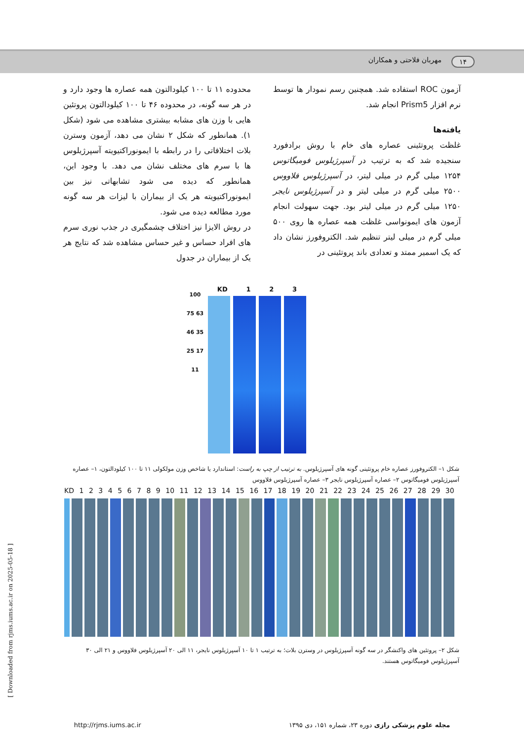۱۴ مهربان فلاحتی و همکاران
آزمون ROC استفاده شد. همچنین رسم نمودار ها توسط نرم افزار Prism5 انجام شد.
یافته‌ها
غلظت پروتئینی عصاره های خام با روش برادفورد سنجیده شد که به ترتیب در آسپرژیلوس فومیگاتوس ۱۲۵۴ میلی گرم در میلی لیتر، در آسپرژیلوس فلاووس ۲۵۰۰ میلی گرم در میلی لیتر و در آسپرژیلوس نایجر ۱۲۵۰ میلی گرم در میلی لیتر بود. جهت سهولت انجام آزمون های ایمونواسی غلظت همه عصاره ها روی ۵۰۰ میلی گرم در میلی لیتر تنظیم شد. الکتروفورز نشان داد که یک اسمیر ممتد و تعدادی باند پروتئینی در
محدوده ۱۱ تا ۱۰۰ کیلودالتون همه عصاره ها وجود دارد و در هر سه گونه، در محدوده ۴۶ تا ۱۰۰ کیلودالتون پروتئین هایی با وزن های مشابه بیشتری مشاهده می شود (شکل ۱). همانطور که شکل ۲ نشان می دهد، آزمون وسترن بلات اختلافاتی را در رابطه با ایمونوراکتیویته آسپرژیلوس ها با سرم های مختلف نشان می دهد. با وجود این، همانطور که دیده می شود تشابهاتی نیز بین ایمونوراکتیویته هر یک از بیماران با لیزات هر سه گونه مورد مطالعه دیده می شود.
در روش الایزا نیز اختلاف چشمگیری در جذب نوری سرم های افراد حساس و غیر حساس مشاهده شد که نتایج هر یک از بیماران در جدول
100 75 63 46 35 25 17 11
KD 1 2 3
شکل ۱– الکتروفورز عصاره خام پروتئینی گونه های آسپرژیلوس. به ترتیب از چپ به راست: استاندارد یا شاخص وزن مولکولی ۱۱ تا ۱۰۰ کیلودالتون، ۱– عصاره آسپرژیلوس فومیگاتوس ۲– عصاره آسپرژیلوس نایجر ۳– عصاره آسپرژیلوس فلاووس
KD 1 2 3 4 5 6 7 8 9 10 11 12 13 14 15 16 17 18 19 20 21 22 23 24 25 26 27 28 29 30
شکل ۲– پروتئین های واکنشگر در سه گونه آسپرژیلوس در وسترن بلات؛ به ترتیب ۱ تا ۱۰ آسپرژیلوس نایجر، ۱۱ الی ۲۰ آسپرژیلوس فلاووس و ۲۱ الی ۳۰ آسپرژیلوس فومیگاتوس هستند.
مجله علوم پزشکی رازی دوره ۲۳، شماره ۱۵۱، دی ۱۳۹۵ http://rjms.iums.ac.ir
[ Downloaded from rjms.iums.ac.ir on 2025-05-18 ]